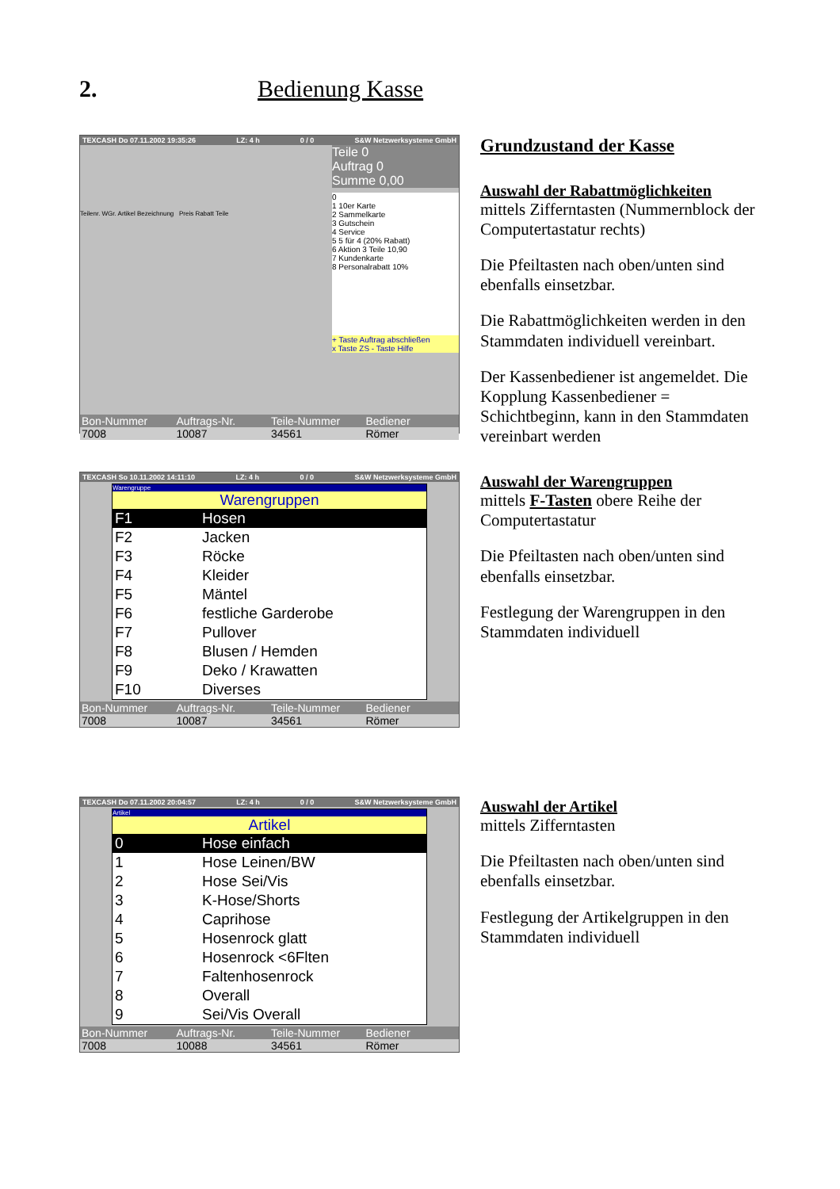2. Bedienung Kasse
TEXCASH Do 07.11.2002 19:35:26 LZ: 4 h 0 / 0 S&W Netzwerksysteme GmbH
Teilenr. WGr. Artikel Bezeichnung Preis Rabatt Teile
Teile 0
Auftrag 0
Summe 0,00
0
1 10er Karte
2 Sammelkarte
3 Gutschein
4 Service
5 5 für 4 (20% Rabatt)
6 Aktion 3 Teile 10,90
7 Kundenkarte
8 Personalrabatt 10%
+ Taste Auftrag abschließen
x Taste ZS - Taste Hilfe
Bon-Nummer Auftrags-Nr. Teile-Nummer Bediener
7008 10087 34561 Römer
Grundzustand der Kasse
Auswahl der Rabattmöglichkeiten
mittels Zifferntasten (Nummernblock der Computertastatur rechts)
Die Pfeiltasten nach oben/unten sind ebenfalls einsetzbar.
Die Rabattmöglichkeiten werden in den Stammdaten individuell vereinbart.
Der Kassenbediener ist angemeldet. Die Kopplung Kassenbediener = Schichtbeginn, kann in den Stammdaten vereinbart werden
TEXCASH So 10.11.2002 14:11:10 LZ: 4 h 0 / 0 S&W Netzwerksysteme GmbH
Warengruppe
Warengruppen
F1 Hosen
F2 Jacken
F3 Röcke
F4 Kleider
F5 Mäntel
F6 festliche Garderobe
F7 Pullover
F8 Blusen / Hemden
F9 Deko / Krawatten
F10 Diverses
Bon-Nummer Auftrags-Nr. Teile-Nummer Bediener
7008 10087 34561 Römer
Auswahl der Warengruppen
mittels F-Tasten obere Reihe der Computertastatur
Die Pfeiltasten nach oben/unten sind ebenfalls einsetzbar.
Festlegung der Warengruppen in den Stammdaten individuell
TEXCASH Do 07.11.2002 20:04:57 LZ: 4 h 0 / 0 S&W Netzwerksysteme GmbH
Artikel
Artikel
0 Hose einfach
1 Hose Leinen/BW
2 Hose Sei/Vis
3 K-Hose/Shorts
4 Caprihose
5 Hosenrock glatt
6 Hosenrock <6Flten
7 Faltenhosenrock
8 Overall
9 Sei/Vis Overall
Bon-Nummer Auftrags-Nr. Teile-Nummer Bediener
7008 10088 34561 Römer
Auswahl der Artikel
mittels Zifferntasten
Die Pfeiltasten nach oben/unten sind ebenfalls einsetzbar.
Festlegung der Artikelgruppen in den Stammdaten individuell